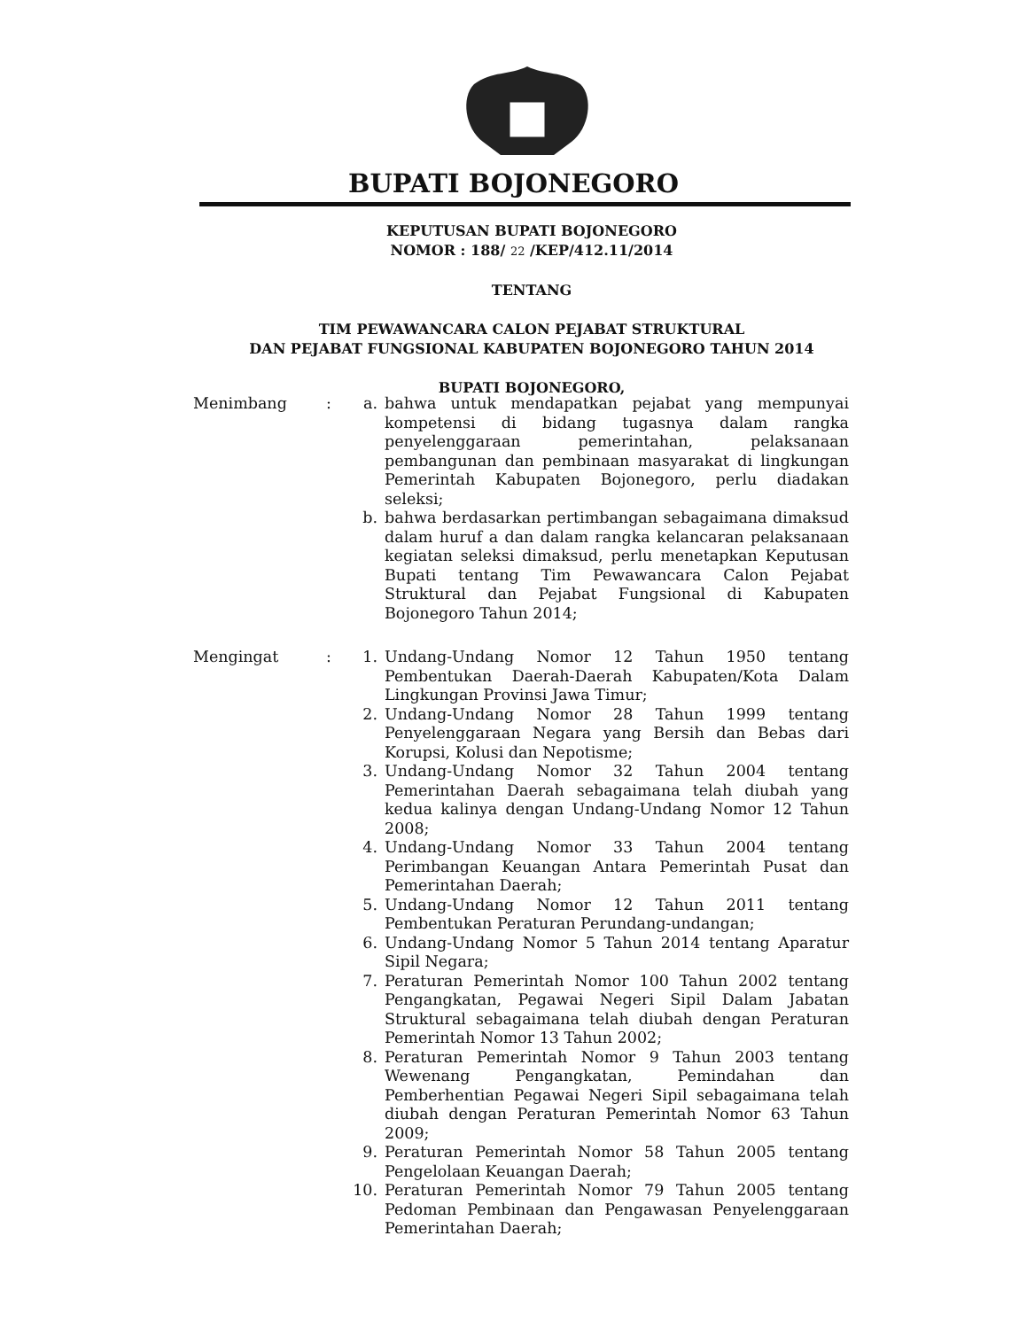BUPATI BOJONEGORO
KEPUTUSAN BUPATI BOJONEGORO
NOMOR : 188/ 22 /KEP/412.11/2014
TENTANG
TIM PEWAWANCARA CALON PEJABAT STRUKTURAL
DAN PEJABAT FUNGSIONAL KABUPATEN BOJONEGORO TAHUN 2014
BUPATI BOJONEGORO,
Menimbang : a. bahwa untuk mendapatkan pejabat yang mempunyai kompetensi di bidang tugasnya dalam rangka penyelenggaraan pemerintahan, pelaksanaan pembangunan dan pembinaan masyarakat di lingkungan Pemerintah Kabupaten Bojonegoro, perlu diadakan seleksi;
b. bahwa berdasarkan pertimbangan sebagaimana dimaksud dalam huruf a dan dalam rangka kelancaran pelaksanaan kegiatan seleksi dimaksud, perlu menetapkan Keputusan Bupati tentang Tim Pewawancara Calon Pejabat Struktural dan Pejabat Fungsional di Kabupaten Bojonegoro Tahun 2014;
Mengingat : 1. Undang-Undang Nomor 12 Tahun 1950 tentang Pembentukan Daerah-Daerah Kabupaten/Kota Dalam Lingkungan Provinsi Jawa Timur;
2. Undang-Undang Nomor 28 Tahun 1999 tentang Penyelenggaraan Negara yang Bersih dan Bebas dari Korupsi, Kolusi dan Nepotisme;
3. Undang-Undang Nomor 32 Tahun 2004 tentang Pemerintahan Daerah sebagaimana telah diubah yang kedua kalinya dengan Undang-Undang Nomor 12 Tahun 2008;
4. Undang-Undang Nomor 33 Tahun 2004 tentang Perimbangan Keuangan Antara Pemerintah Pusat dan Pemerintahan Daerah;
5. Undang-Undang Nomor 12 Tahun 2011 tentang Pembentukan Peraturan Perundang-undangan;
6. Undang-Undang Nomor 5 Tahun 2014 tentang Aparatur Sipil Negara;
7. Peraturan Pemerintah Nomor 100 Tahun 2002 tentang Pengangkatan, Pegawai Negeri Sipil Dalam Jabatan Struktural sebagaimana telah diubah dengan Peraturan Pemerintah Nomor 13 Tahun 2002;
8. Peraturan Pemerintah Nomor 9 Tahun 2003 tentang Wewenang Pengangkatan, Pemindahan dan Pemberhentian Pegawai Negeri Sipil sebagaimana telah diubah dengan Peraturan Pemerintah Nomor 63 Tahun 2009;
9. Peraturan Pemerintah Nomor 58 Tahun 2005 tentang Pengelolaan Keuangan Daerah;
10. Peraturan Pemerintah Nomor 79 Tahun 2005 tentang Pedoman Pembinaan dan Pengawasan Penyelenggaraan Pemerintahan Daerah;